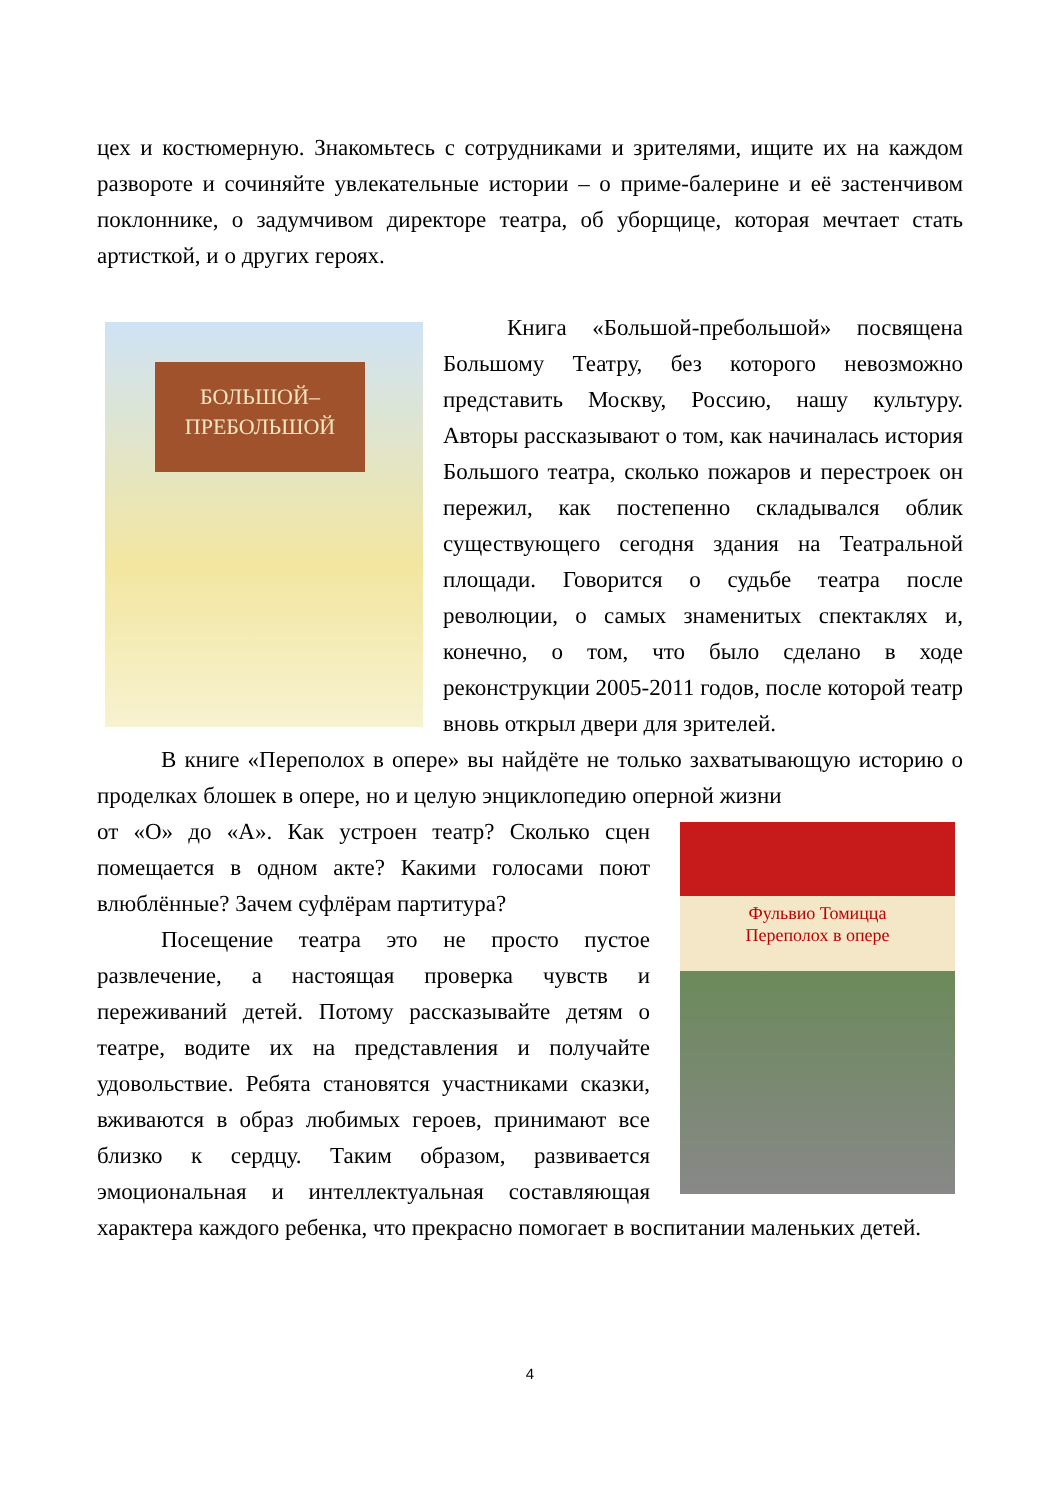цех и костюмерную. Знакомьтесь с сотрудниками и зрителями, ищите их на каждом развороте и сочиняйте увлекательные истории – о приме-балерине и её застенчивом поклоннике, о задумчивом директоре театра, об уборщице, которая мечтает стать артисткой, и о других героях.
БОЛЬШОЙ–
ПРЕБОЛЬШОЙ
Книга «Большой-пребольшой» посвящена Большому Театру, без которого невозможно представить Москву, Россию, нашу культуру. Авторы рассказывают о том, как начиналась история Большого театра, сколько пожаров и перестроек он пережил, как постепенно складывался облик существующего сегодня здания на Театральной площади. Говорится о судьбе театра после революции, о самых знаменитых спектаклях и, конечно, о том, что было сделано в ходе реконструкции 2005-2011 годов, после которой театр вновь открыл двери для зрителей.
В книге «Переполох в опере» вы найдёте не только захватывающую историю о проделках блошек в опере, но и целую энциклопедию оперной жизни
Фульвио Томицца
Переполох в опере
от «О» до «А». Как устроен театр? Сколько сцен помещается в одном акте? Какими голосами поют влюблённые? Зачем суфлёрам партитура?
Посещение театра это не просто пустое развлечение, а настоящая проверка чувств и переживаний детей. Потому рассказывайте детям о театре, водите их на представления и получайте удовольствие. Ребята становятся участниками сказки, вживаются в образ любимых героев, принимают все близко к сердцу. Таким образом, развивается эмоциональная и интеллектуальная составляющая характера каждого ребенка, что прекрасно помогает в воспитании маленьких детей.
4